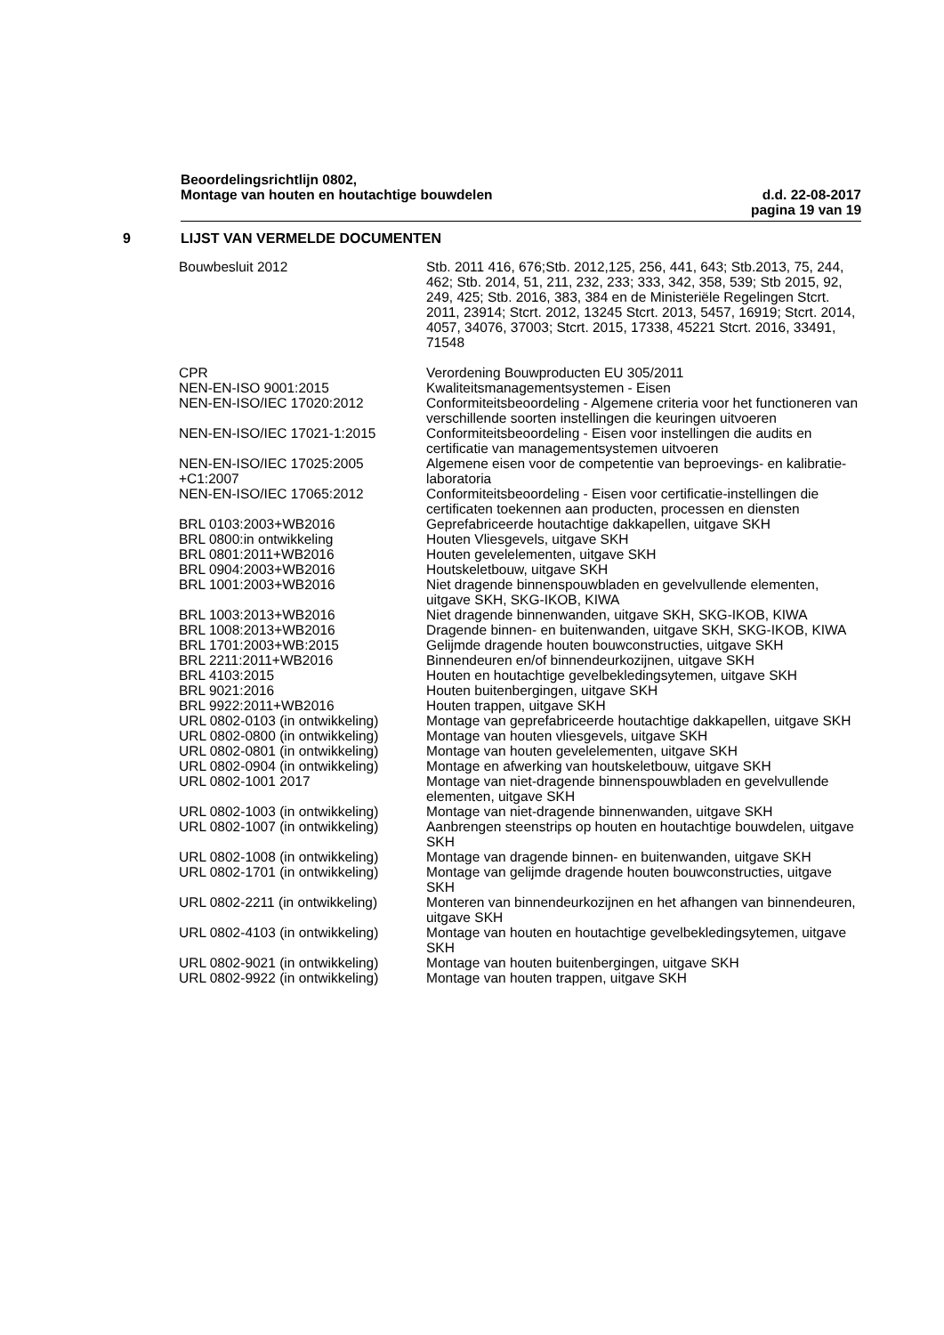Beoordelingsrichtlijn 0802,
Montage van houten en houtachtige bouwdelen d.d. 22-08-2017
pagina 19 van 19
9 LIJST VAN VERMELDE DOCUMENTEN
| Bouwbesluit 2012 | Stb. 2011 416, 676;Stb. 2012,125, 256, 441, 643; Stb.2013, 75, 244, 462; Stb. 2014, 51, 211, 232, 233; 333, 342, 358, 539; Stb 2015, 92, 249, 425; Stb. 2016, 383, 384 en de Ministeriële Regelingen Stcrt. 2011, 23914; Stcrt. 2012, 13245 Stcrt. 2013, 5457, 16919; Stcrt. 2014, 4057, 34076, 37003; Stcrt. 2015, 17338, 45221 Stcrt. 2016, 33491, 71548 |
| CPR | Verordening Bouwproducten EU 305/2011 |
| NEN-EN-ISO 9001:2015 | Kwaliteitsmanagementsystemen - Eisen |
| NEN-EN-ISO/IEC 17020:2012 | Conformiteitsbeoordeling - Algemene criteria voor het functioneren van verschillende soorten instellingen die keuringen uitvoeren |
| NEN-EN-ISO/IEC 17021-1:2015 | Conformiteitsbeoordeling - Eisen voor instellingen die audits en certificatie van managementsystemen uitvoeren |
| NEN-EN-ISO/IEC 17025:2005 +C1:2007 | Algemene eisen voor de competentie van beproevings- en kalibratie- laboratoria |
| NEN-EN-ISO/IEC 17065:2012 | Conformiteitsbeoordeling - Eisen voor certificatie-instellingen die certificaten toekennen aan producten, processen en diensten |
| BRL 0103:2003+WB2016 | Geprefabriceerde houtachtige dakkapellen, uitgave SKH |
| BRL 0800:in ontwikkeling | Houten Vliesgevels, uitgave SKH |
| BRL 0801:2011+WB2016 | Houten gevelelementen, uitgave SKH |
| BRL 0904:2003+WB2016 | Houtskeletbouw, uitgave SKH |
| BRL 1001:2003+WB2016 | Niet dragende binnenspouwbladen en gevelvullende elementen, uitgave SKH, SKG-IKOB, KIWA |
| BRL 1003:2013+WB2016 | Niet dragende binnenwanden, uitgave SKH, SKG-IKOB, KIWA |
| BRL 1008:2013+WB2016 | Dragende binnen- en buitenwanden, uitgave SKH, SKG-IKOB, KIWA |
| BRL 1701:2003+WB:2015 | Gelijmde dragende houten bouwconstructies, uitgave SKH |
| BRL 2211:2011+WB2016 | Binnendeuren en/of binnendeurkozijnen, uitgave SKH |
| BRL 4103:2015 | Houten en houtachtige gevelbekledingsytemen, uitgave SKH |
| BRL 9021:2016 | Houten buitenbergingen, uitgave SKH |
| BRL 9922:2011+WB2016 | Houten trappen, uitgave SKH |
| URL 0802-0103 (in ontwikkeling) | Montage van geprefabriceerde houtachtige dakkapellen, uitgave SKH |
| URL 0802-0800 (in ontwikkeling) | Montage van houten vliesgevels, uitgave SKH |
| URL 0802-0801 (in ontwikkeling) | Montage van houten gevelelementen, uitgave SKH |
| URL 0802-0904 (in ontwikkeling) | Montage en afwerking van houtskeletbouw, uitgave SKH |
| URL 0802-1001 2017 | Montage van niet-dragende binnenspouwbladen en gevelvullende elementen, uitgave SKH |
| URL 0802-1003 (in ontwikkeling) | Montage van niet-dragende binnenwanden, uitgave SKH |
| URL 0802-1007 (in ontwikkeling) | Aanbrengen steenstrips op houten en houtachtige bouwdelen, uitgave SKH |
| URL 0802-1008 (in ontwikkeling) | Montage van dragende binnen- en buitenwanden, uitgave SKH |
| URL 0802-1701 (in ontwikkeling) | Montage van gelijmde dragende houten bouwconstructies, uitgave SKH |
| URL 0802-2211 (in ontwikkeling) | Monteren van binnendeurkozijnen en het afhangen van binnendeuren, uitgave SKH |
| URL 0802-4103 (in ontwikkeling) | Montage van houten en houtachtige gevelbekledingsytemen, uitgave SKH |
| URL 0802-9021 (in ontwikkeling) | Montage van houten buitenbergingen, uitgave SKH |
| URL 0802-9922 (in ontwikkeling) | Montage van houten trappen, uitgave SKH |